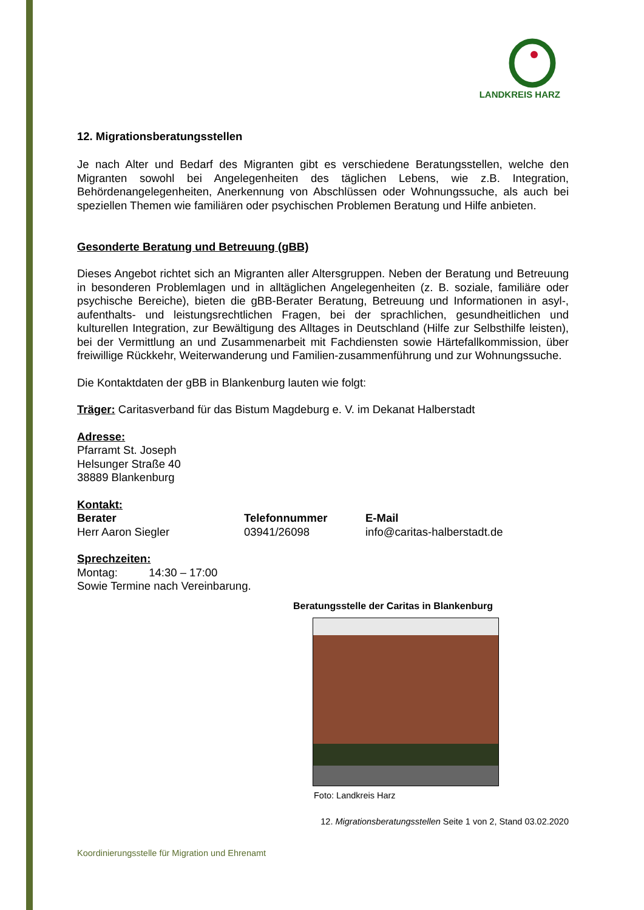LANDKREIS HARZ
12. Migrationsberatungsstellen
Je nach Alter und Bedarf des Migranten gibt es verschiedene Beratungsstellen, welche den Migranten sowohl bei Angelegenheiten des täglichen Lebens, wie z.B. Integration, Behördenangelegenheiten, Anerkennung von Abschlüssen oder Wohnungssuche, als auch bei speziellen Themen wie familiären oder psychischen Problemen Beratung und Hilfe anbieten.
Gesonderte Beratung und Betreuung (gBB)
Dieses Angebot richtet sich an Migranten aller Altersgruppen. Neben der Beratung und Betreuung in besonderen Problemlagen und in alltäglichen Angelegenheiten (z. B. soziale, familiäre oder psychische Bereiche), bieten die gBB-Berater Beratung, Betreuung und Informationen in asyl-, aufenthalts- und leistungsrechtlichen Fragen, bei der sprachlichen, gesundheitlichen und kulturellen Integration, zur Bewältigung des Alltages in Deutschland (Hilfe zur Selbsthilfe leisten), bei der Vermittlung an und Zusammenarbeit mit Fachdiensten sowie Härtefallkommission, über freiwillige Rückkehr, Weiterwanderung und Familien-zusammenführung und zur Wohnungssuche.
Die Kontaktdaten der gBB in Blankenburg lauten wie folgt:
Träger: Caritasverband für das Bistum Magdeburg e. V. im Dekanat Halberstadt
Adresse:
Pfarramt St. Joseph
Helsunger Straße 40
38889 Blankenburg
Kontakt:
Berater Telefonnummer E-Mail
Herr Aaron Siegler 03941/26098 info@caritas-halberstadt.de
Sprechzeiten:
Montag: 14:30 – 17:00
Sowie Termine nach Vereinbarung.
Beratungsstelle der Caritas in Blankenburg
Foto: Landkreis Harz
12. Migrationsberatungsstellen Seite 1 von 2, Stand 03.02.2020
Koordinierungsstelle für Migration und Ehrenamt